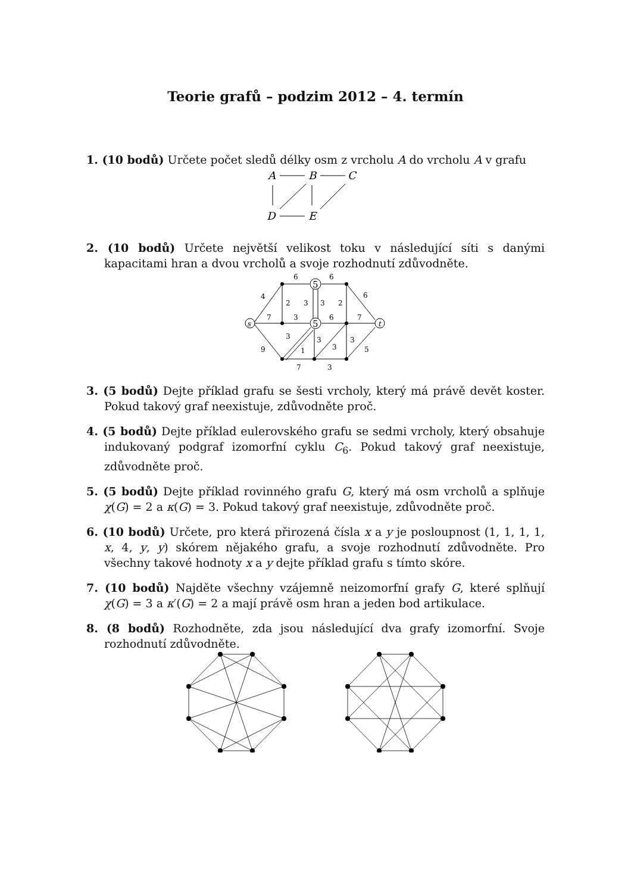Teorie grafů – podzim 2012 – 4. termín
1. (10 bodů) Určete počet sledů délky osm z vrcholu A do vrcholu A v grafu
A
B
C
D
E
2. (10 bodů) Určete největší velikost toku v následující síti s danými kapacitami hran a dvou vrcholů a svoje rozhodnutí zdůvodněte.
5
5
s
t
6
6
4
2
3
3
2
6
7
3
6
7
3
3
3
3
9
1
5
7
3
3. (5 bodů) Dejte příklad grafu se šesti vrcholy, který má právě devět koster. Pokud takový graf neexistuje, zdůvodněte proč.
4. (5 bodů) Dejte příklad eulerovského grafu se sedmi vrcholy, který obsahuje indukovaný podgraf izomorfní cyklu C<sub>6</sub>. Pokud takový graf neexistuje, zdůvodněte proč.
5. (5 bodů) Dejte příklad rovinného grafu G, který má osm vrcholů a splňuje χ(G) = 2 a κ(G) = 3. Pokud takový graf neexistuje, zdůvodněte proč.
6. (10 bodů) Určete, pro která přirozená čísla x a y je posloupnost (1, 1, 1, 1, x, 4, y, y) skórem nějakého grafu, a svoje rozhodnutí zdůvodněte. Pro všechny takové hodnoty x a y dejte příklad grafu s tímto skóre.
7. (10 bodů) Najděte všechny vzájemně neizomorfní grafy G, které splňují χ(G) = 3 a κ′(G) = 2 a mají právě osm hran a jeden bod artikulace.
8. (8 bodů) Rozhodněte, zda jsou následující dva grafy izomorfní. Svoje rozhodnutí zdůvodněte.